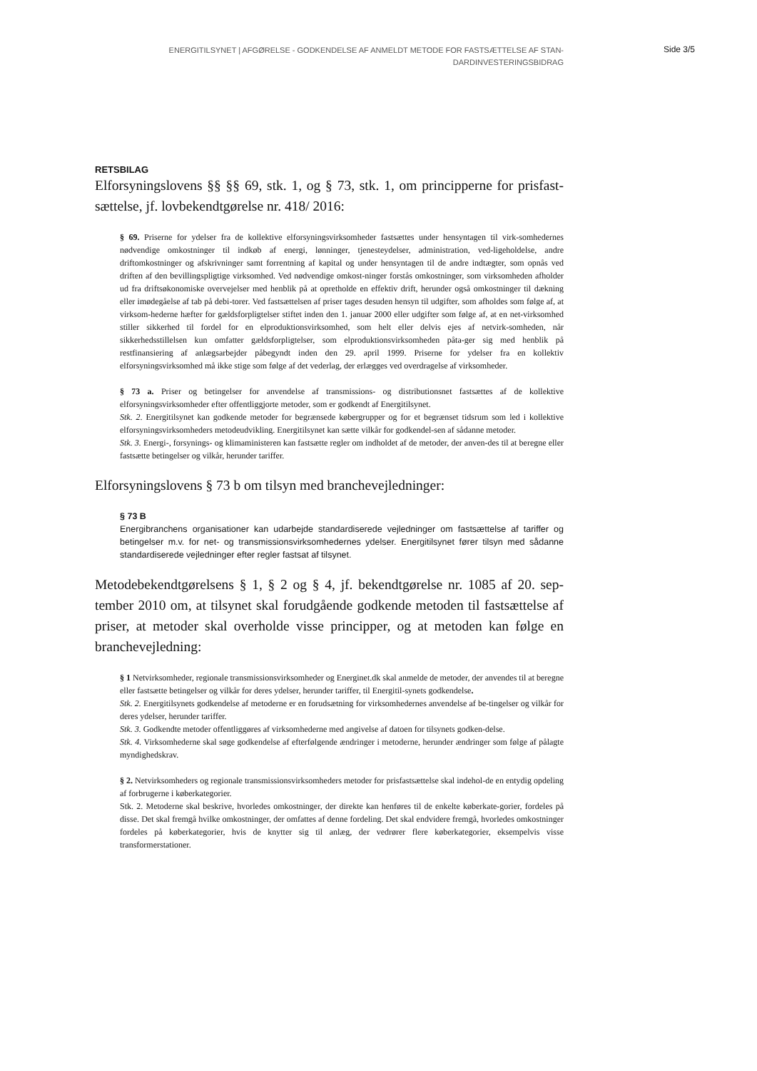ENERGITILSYNET | AFGØRELSE - GODKENDELSE AF ANMELDT METODE FOR FASTSÆTTELSE AF STAN-
DARDINVESTERINGSBIDRAG
Side 3/5
RETSBILAG
Elforsyningslovens §§ §§ 69, stk. 1, og § 73, stk. 1, om principperne for prisfast-sættelse, jf. lovbekendtgørelse nr. 418/ 2016:
§ 69. Priserne for ydelser fra de kollektive elforsyningsvirksomheder fastsættes under hensyntagen til virk-somhedernes nødvendige omkostninger til indkøb af energi, lønninger, tjenesteydelser, administration, ved-ligeholdelse, andre driftomkostninger og afskrivninger samt forrentning af kapital og under hensyntagen til de andre indtægter, som opnås ved driften af den bevillingspligtige virksomhed. Ved nødvendige omkost-ninger forstås omkostninger, som virksomheden afholder ud fra driftsøkonomiske overvejelser med henblik på at opretholde en effektiv drift, herunder også omkostninger til dækning eller imødegåelse af tab på debi-torer. Ved fastsættelsen af priser tages desuden hensyn til udgifter, som afholdes som følge af, at virksom-hederne hæfter for gældsforpligtelser stiftet inden den 1. januar 2000 eller udgifter som følge af, at en net-virksomhed stiller sikkerhed til fordel for en elproduktionsvirksomhed, som helt eller delvis ejes af netvirk-somheden, når sikkerhedsstillelsen kun omfatter gældsforpligtelser, som elproduktionsvirksomheden påta-ger sig med henblik på restfinansiering af anlægsarbejder påbegyndt inden den 29. april 1999. Priserne for ydelser fra en kollektiv elforsyningsvirksomhed må ikke stige som følge af det vederlag, der erlægges ved overdragelse af virksomheder.
§ 73 a. Priser og betingelser for anvendelse af transmissions- og distributionsnet fastsættes af de kollektive elforsyningsvirksomheder efter offentliggjorte metoder, som er godkendt af Energitilsynet.
Stk. 2. Energitilsynet kan godkende metoder for begrænsede købergrupper og for et begrænset tidsrum som led i kollektive elforsyningsvirksomheders metodeudvikling. Energitilsynet kan sætte vilkår for godkendel-sen af sådanne metoder.
Stk. 3. Energi-, forsynings- og klimaministeren kan fastsætte regler om indholdet af de metoder, der anven-des til at beregne eller fastsætte betingelser og vilkår, herunder tariffer.
Elforsyningslovens § 73 b om tilsyn med branchevejledninger:
§ 73 B
Energibranchens organisationer kan udarbejde standardiserede vejledninger om fastsættelse af tariffer og betingelser m.v. for net- og transmissionsvirksomhedernes ydelser. Energitilsynet fører tilsyn med sådanne standardiserede vejledninger efter regler fastsat af tilsynet.
Metodebekendtgørelsens § 1, § 2 og § 4, jf. bekendtgørelse nr. 1085 af 20. sep-tember 2010 om, at tilsynet skal forudgående godkende metoden til fastsættelse af priser, at metoder skal overholde visse principper, og at metoden kan følge en branchevejledning:
§ 1 Netvirksomheder, regionale transmissionsvirksomheder og Energinet.dk skal anmelde de metoder, der anvendes til at beregne eller fastsætte betingelser og vilkår for deres ydelser, herunder tariffer, til Energitil-synets godkendelse.
Stk. 2. Energitilsynets godkendelse af metoderne er en forudsætning for virksomhedernes anvendelse af be-tingelser og vilkår for deres ydelser, herunder tariffer.
Stk. 3. Godkendte metoder offentliggøres af virksomhederne med angivelse af datoen for tilsynets godken-delse.
Stk. 4. Virksomhederne skal søge godkendelse af efterfølgende ændringer i metoderne, herunder ændringer som følge af pålagte myndighedskrav.
§ 2. Netvirksomheders og regionale transmissionsvirksomheders metoder for prisfastsættelse skal indehol-de en entydig opdeling af forbrugerne i køberkategorier.
Stk. 2. Metoderne skal beskrive, hvorledes omkostninger, der direkte kan henføres til de enkelte køberkate-gorier, fordeles på disse. Det skal fremgå hvilke omkostninger, der omfattes af denne fordeling. Det skal endvidere fremgå, hvorledes omkostninger fordeles på køberkategorier, hvis de knytter sig til anlæg, der vedrører flere køberkategorier, eksempelvis visse transformerstationer.